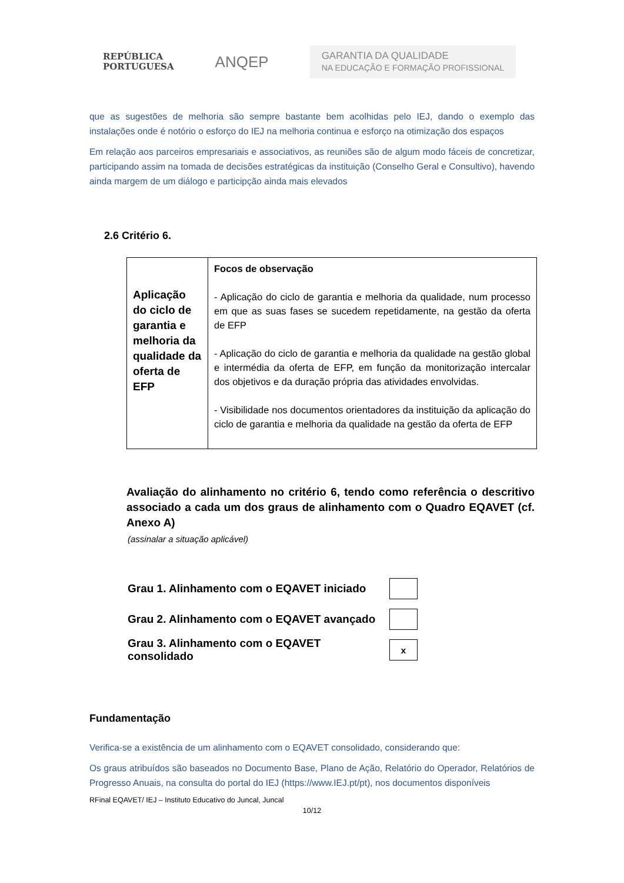REPÚBLICA
PORTUGUESA
ANQEP
GARANTIA DA QUALIDADE
NA EDUCAÇÃO E FORMAÇÃO PROFISSIONAL
que as sugestões de melhoria são sempre bastante bem acolhidas pelo IEJ, dando o exemplo das instalações onde é notório o esforço do IEJ na melhoria continua e esforço na otimização dos espaços
Em relação aos parceiros empresariais e associativos, as reuniões são de algum modo fáceis de concretizar, participando assim na tomada de decisões estratégicas da instituição (Conselho Geral e Consultivo), havendo ainda margem de um diálogo e participção ainda mais elevados
2.6 Critério 6.
| Aplicação do ciclo de garantia e melhoria da qualidade da oferta de EFP | Focos de observação - Aplicação do ciclo de garantia e melhoria da qualidade, num processo em que as suas fases se sucedem repetidamente, na gestão da oferta de EFP - Aplicação do ciclo de garantia e melhoria da qualidade na gestão global e intermédia da oferta de EFP, em função da monitorização intercalar dos objetivos e da duração própria das atividades envolvidas. - Visibilidade nos documentos orientadores da instituição da aplicação do ciclo de garantia e melhoria da qualidade na gestão da oferta de EFP |
Avaliação do alinhamento no critério 6, tendo como referência o descritivo associado a cada um dos graus de alinhamento com o Quadro EQAVET (cf. Anexo A)
(assinalar a situação aplicável)
Grau 1. Alinhamento com o EQAVET iniciado
Grau 2. Alinhamento com o EQAVET avançado
Grau 3. Alinhamento com o EQAVET consolidado
x
Fundamentação
Verifica-se a existência de um alinhamento com o EQAVET consolidado, considerando que:
Os graus atribuídos são baseados no Documento Base, Plano de Ação, Relatório do Operador, Relatórios de Progresso Anuais, na consulta do portal do IEJ (https://www.IEJ.pt/pt), nos documentos disponíveis
RFinal EQAVET/ IEJ – Instituto Educativo do Juncal, Juncal
10/12